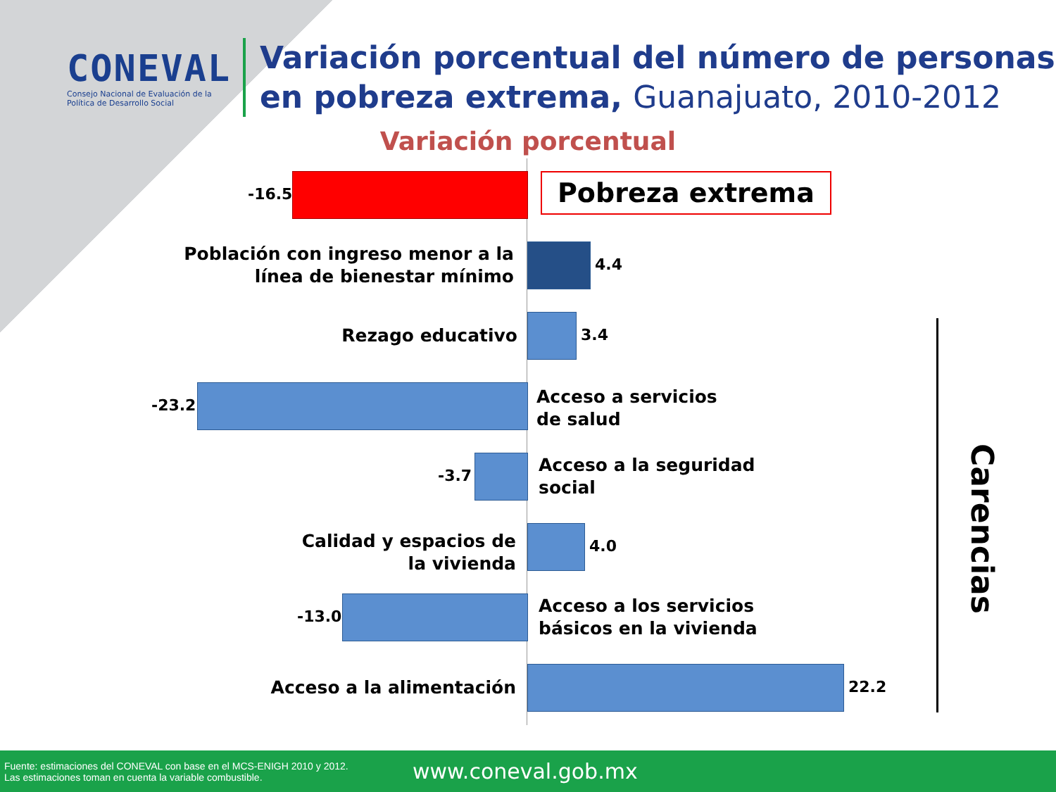CONEVAL
Consejo Nacional de Evaluación de la Política de Desarrollo Social
Variación porcentual del número de personas
en pobreza extrema, Guanajuato, 2010-2012
Variación porcentual
-16.5 Pobreza extrema
Población con ingreso menor a la
línea de bienestar mínimo
4.4
Rezago educativo 3.4
-23.2
Acceso a servicios
de salud
-3.7
Acceso a la seguridad
social
Calidad y espacios de
la vivienda
4.0
-13.0
Acceso a los servicios
básicos en la vivienda
Acceso a la alimentación 22.2
Carencias
Fuente: estimaciones del CONEVAL con base en el MCS-ENIGH 2010 y 2012.
Las estimaciones toman en cuenta la variable combustible.
www.coneval.gob.mx